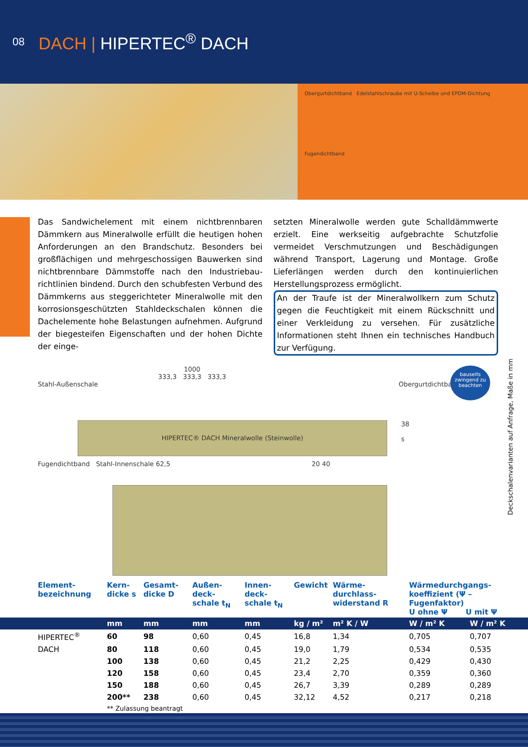08
DACH | HIPERTEC<sup>®</sup> DACH
Obergurtdichtband Edelstahlschraube mit U-Scheibe und EPDM-Dichtung
Fugendichtband
Das Sandwichelement mit einem nichtbrennbaren Dämmkern aus Mineralwolle erfüllt die heutigen hohen Anforderungen an den Brandschutz. Besonders bei großflächigen und mehrgeschossigen Bauwerken sind nichtbrennbare Dämmstoffe nach den Industriebau­richtlinien bindend. Durch den schubfesten Verbund des Dämmkerns aus steggerichteter Mineralwolle mit den korrosionsgeschützten Stahldeckschalen können die Dach­elemente hohe Belastungen aufnehmen. Aufgrund der biegesteifen Eigenschaften und der hohen Dichte der einge-
setzten Mineralwolle werden gute Schalldämmwerte erzielt. Eine werkseitig aufgebrachte Schutzfolie vermeidet Verschmutzungen und Beschädigungen während Trans­port, Lagerung und Montage. Große Lieferlängen werden durch den kontinuierlichen Herstellungsprozess ermöglicht.
An der Traufe ist der Mineralwollkern zum Schutz gegen die Feuchtigkeit mit einem Rückschnitt und einer Verkleidung zu versehen. Für zusätzliche Informationen steht Ihnen ein technisches Handbuch zur Verfügung.
bauseits zwingend zu beachten
1000
333,3 333,3 333,3
Stahl-Außenschale Obergurtdichtband
HIPERTEC® DACH Mineralwolle (Steinwolle)
38
s
Fugendichtband Stahl-Innenschale 62,5 20 40
Deckschalenvarianten auf Anfrage, Maße in mm
| Element-bezeichnung | Kern-dicke s | Gesamt-dicke D | Außen-deck-schale t<sub>N</sub> | Innen-deck-schale t<sub>N</sub> | Gewicht | Wärme-durchlass-widerstand R | Wärmedurchgangs-koeffizient (Ψ – Fugenfaktor) U ohne Ψ U mit Ψ | |
| --- | --- | --- | --- | --- | --- | --- | --- | --- |
| | mm | mm | mm | mm | kg / m² | m² K / W | W / m² K | W / m² K |
| HIPERTEC<sup>®</sup> | 60 | 98 | 0,60 | 0,45 | 16,8 | 1,34 | 0,705 | 0,707 |
| DACH | 80 | 118 | 0,60 | 0,45 | 19,0 | 1,79 | 0,534 | 0,535 |
| | 100 | 138 | 0,60 | 0,45 | 21,2 | 2,25 | 0,429 | 0,430 |
| | 120 | 158 | 0,60 | 0,45 | 23,4 | 2,70 | 0,359 | 0,360 |
| | 150 | 188 | 0,60 | 0,45 | 26,7 | 3,39 | 0,289 | 0,289 |
| | 200** | 238 | 0,60 | 0,45 | 32,12 | 4,52 | 0,217 | 0,218 |
| | ** Zulassung beantragt | | | | | | | |